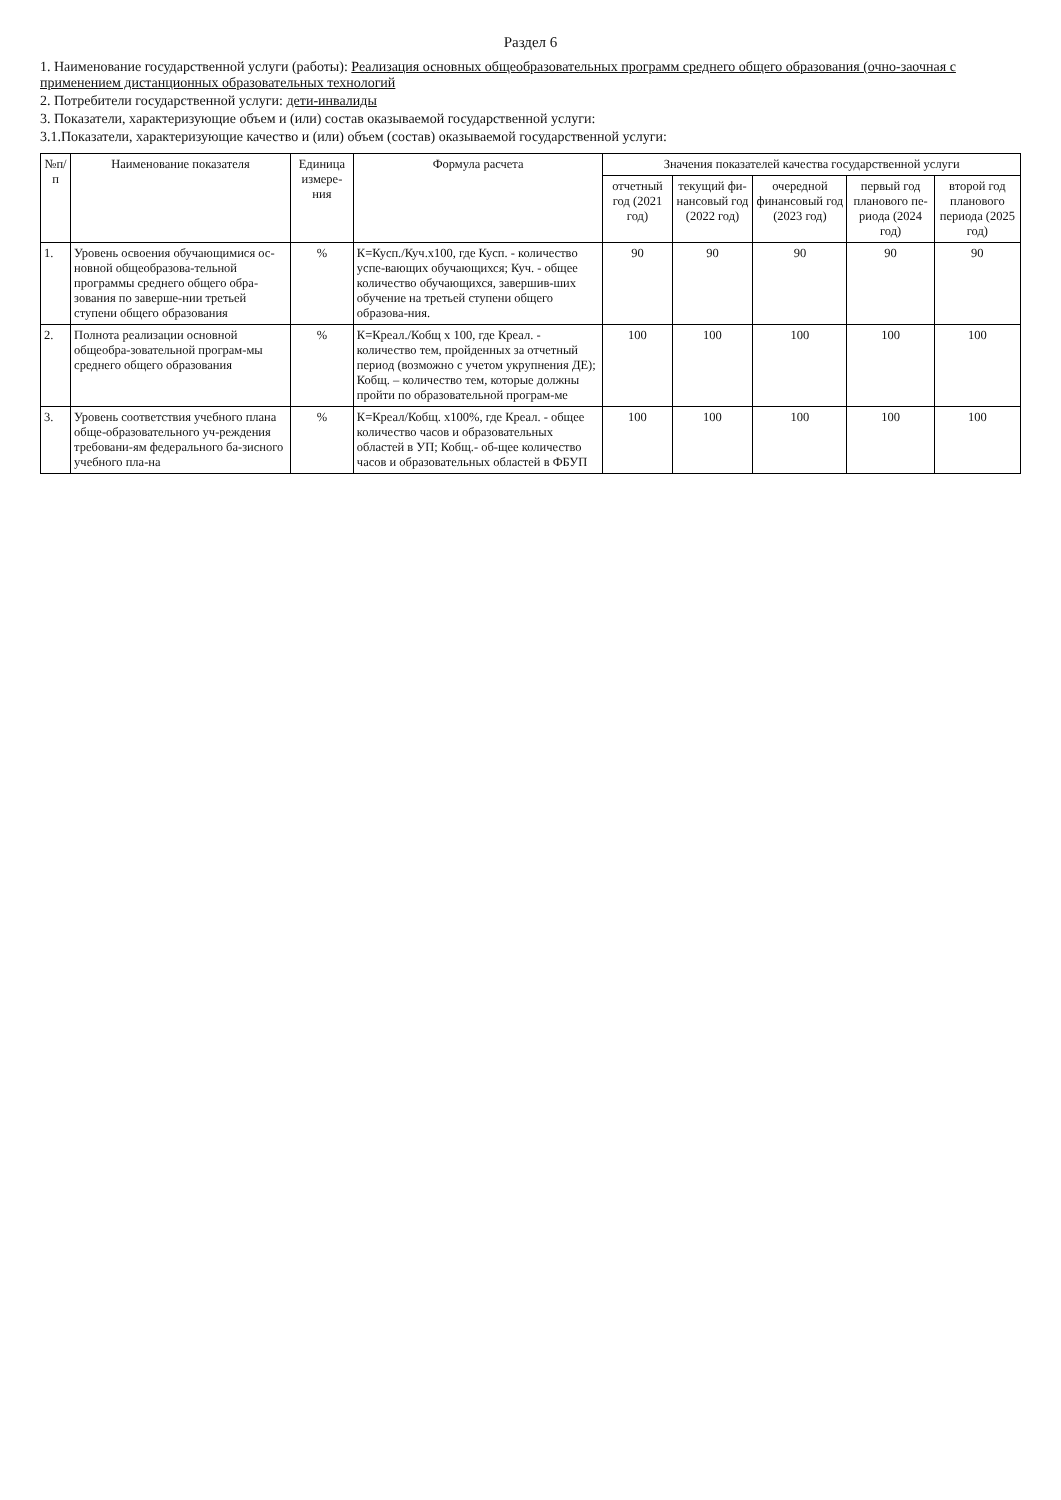Раздел 6
1. Наименование государственной услуги (работы): Реализация основных общеобразовательных программ среднего общего образования (очно-заочная с применением дистанционных образовательных технологий
2. Потребители государственной услуги: дети-инвалиды
3. Показатели, характеризующие объем и (или) состав оказываемой государственной услуги:
3.1.Показатели, характеризующие качество и (или) объем (состав) оказываемой государственной услуги:
| №п/п | Наименование показателя | Единица измере-ния | Формула расчета | Значения показателей качества государственной услуги | | | | |
| --- | --- | --- | --- | --- | --- | --- | --- | --- |
| | | | | отчетный год (2021 год) | текущий фи-нансовый год (2022 год) | очередной финансовый год (2023 год) | первый год планового пе-риода (2024 год) | второй год планового периода (2025 год) |
| 1. | Уровень освоения обучающимися ос-новной общеобразова-тельной программы среднего общего обра-зования по заверше-нии третьей ступени общего образования | % | К=Кусп./Куч.х100, где Кусп. - количество успе-вающих обучающихся; Куч. - общее количество обучающихся, завершив-ших обучение на третьей ступени общего образова-ния. | 90 | 90 | 90 | 90 | 90 |
| 2. | Полнота реализации основной общеобра-зовательной програм-мы среднего общего образования | % | К=Креал./Кобщ х 100, где Креал. - количество тем, пройденных за отчетный период (возможно с учетом укрупнения ДЕ); Кобщ. – количество тем, которые должны пройти по образовательной програм-ме | 100 | 100 | 100 | 100 | 100 |
| 3. | Уровень соответствия учебного плана обще-образовательного уч-реждения требовани-ям федерального ба-зисного учебного пла-на | % | К=Креал/Кобщ. х100%, где Креал. - общее количество часов и образовательных областей в УП; Кобщ.- об-щее количество часов и образовательных областей в ФБУП | 100 | 100 | 100 | 100 | 100 |